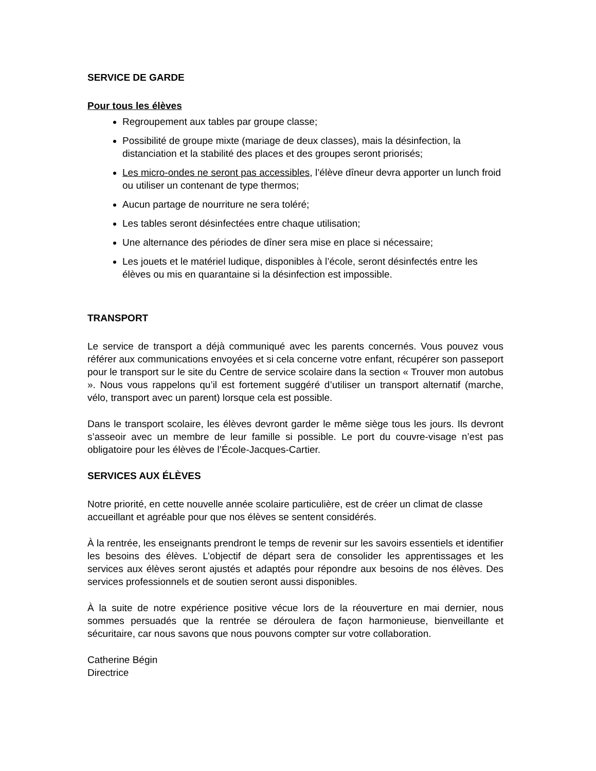SERVICE DE GARDE
Pour tous les élèves
Regroupement aux tables par groupe classe;
Possibilité de groupe mixte (mariage de deux classes), mais la désinfection, la distanciation et la stabilité des places et des groupes seront priorisés;
Les micro-ondes ne seront pas accessibles, l’élève dîneur devra apporter un lunch froid ou utiliser un contenant de type thermos;
Aucun partage de nourriture ne sera toléré;
Les tables seront désinfectées entre chaque utilisation;
Une alternance des périodes de dîner sera mise en place si nécessaire;
Les jouets et le matériel ludique, disponibles à l’école, seront désinfectés entre les élèves ou mis en quarantaine si la désinfection est impossible.
TRANSPORT
Le service de transport a déjà communiqué avec les parents concernés. Vous pouvez vous référer aux communications envoyées et si cela concerne votre enfant, récupérer son passeport pour le transport sur le site du Centre de service scolaire dans la section « Trouver mon autobus ». Nous vous rappelons qu’il est fortement suggéré d’utiliser un transport alternatif (marche, vélo, transport avec un parent) lorsque cela est possible.
Dans le transport scolaire, les élèves devront garder le même siège tous les jours. Ils devront s’asseoir avec un membre de leur famille si possible. Le port du couvre-visage n’est pas obligatoire pour les élèves de l’École-Jacques-Cartier.
SERVICES AUX ÉLÈVES
Notre priorité, en cette nouvelle année scolaire particulière, est de créer un climat de classe accueillant et agréable pour que nos élèves se sentent considérés.
À la rentrée, les enseignants prendront le temps de revenir sur les savoirs essentiels et identifier les besoins des élèves. L’objectif de départ sera de consolider les apprentissages et les services aux élèves seront ajustés et adaptés pour répondre aux besoins de nos élèves. Des services professionnels et de soutien seront aussi disponibles.
À la suite de notre expérience positive vécue lors de la réouverture en mai dernier, nous sommes persuadés que la rentrée se déroulera de façon harmonieuse, bienveillante et sécuritaire, car nous savons que nous pouvons compter sur votre collaboration.
Catherine Bégin
Directrice